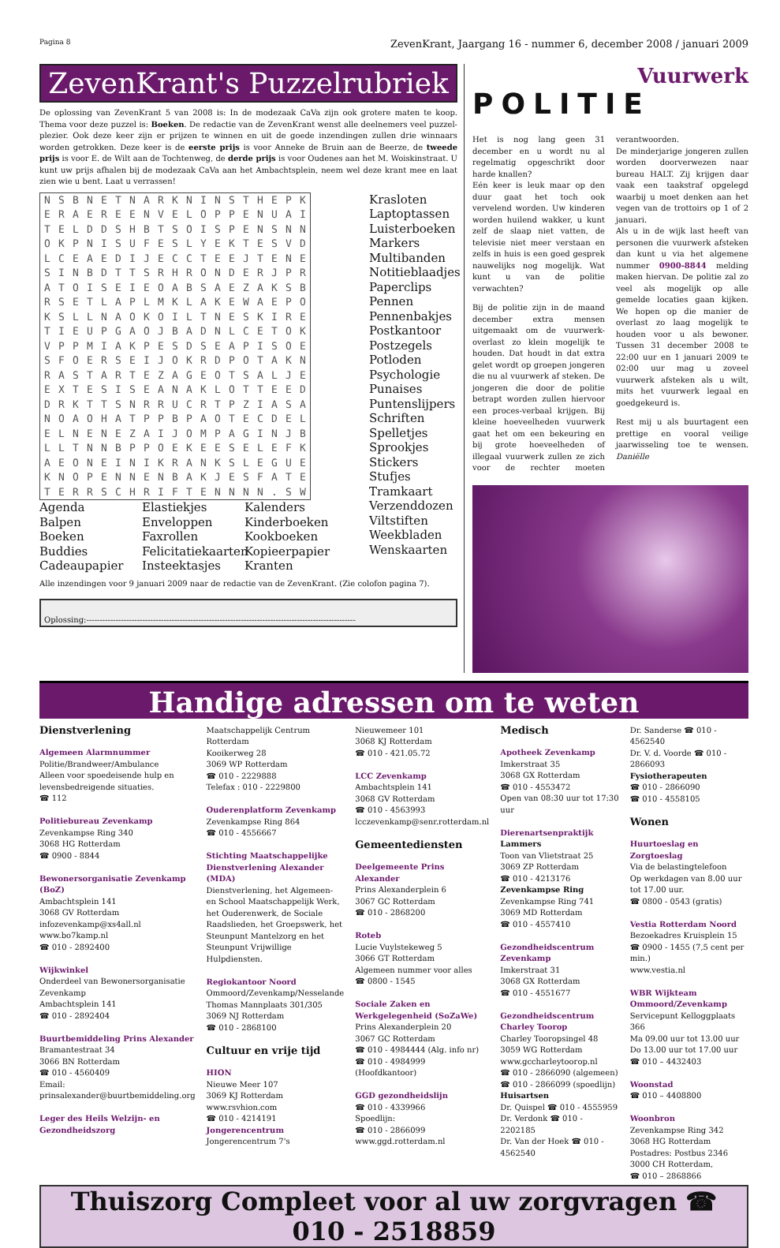Pagina 8 ZevenKrant, Jaargang 16 - nummer 6, december 2008 / januari 2009
ZevenKrant's Puzzelrubriek
De oplossing van ZevenKrant 5 van 2008 is: In de modezaak CaVa zijn ook grotere maten te koop. Thema voor deze puzzel is: Boeken. De redactie van de ZevenKrant wenst alle deelnemers veel puzzel-plezier. Ook deze keer zijn er prijzen te winnen en uit de goede inzendingen zullen drie winnaars worden getrokken. Deze keer is de eerste prijs is voor Anneke de Bruin aan de Beerze, de tweede prijs is voor E. de Wilt aan de Tochtenweg, de derde prijs is voor Oudenes aan het M. Woiskinstraat. U kunt uw prijs afhalen bij de modezaak CaVa aan het Ambachtsplein, neem wel deze krant mee en laat zien wie u bent. Laat u verrassen!
| N | S | B | N | E | T | N | A | R | K | N | I | N | S | T | H | E | P | K |
| E | R | A | E | R | E | E | N | V | E | L | O | P | P | E | N | U | A | I |
| T | E | L | D | D | S | H | B | T | S | O | I | S | P | E | N | S | N | N |
| O | K | P | N | I | S | U | F | E | S | L | Y | E | K | T | E | S | V | D |
| L | C | E | A | E | D | I | J | E | C | C | T | E | E | J | T | E | N | E |
| S | I | N | B | D | T | T | S | R | H | R | O | N | D | E | R | J | P | R |
| A | T | O | I | S | E | I | E | O | A | B | S | A | E | Z | A | K | S | B |
| R | S | E | T | L | A | P | L | M | K | L | A | K | E | W | A | E | P | O |
| K | S | L | L | N | A | O | K | O | I | L | T | N | E | S | K | I | R | E |
| T | I | E | U | P | G | A | O | J | B | A | D | N | L | C | E | T | O | K |
| V | P | P | M | I | A | K | P | E | S | D | S | E | A | P | I | S | O | E |
| S | F | O | E | R | S | E | I | J | O | K | R | D | P | O | T | A | K | N |
| R | A | S | T | A | R | T | E | Z | A | G | E | O | T | S | A | L | J | E |
| E | X | T | E | S | I | S | E | A | N | A | K | L | O | T | T | E | E | D |
| D | R | K | T | T | S | N | R | R | U | C | R | T | P | Z | I | A | S | A |
| N | O | A | O | H | A | T | P | P | B | P | A | O | T | E | C | D | E | L |
| E | L | N | E | N | E | Z | A | I | J | O | M | P | A | G | I | N | J | B |
| L | L | T | N | N | B | P | P | O | E | K | E | E | S | E | L | E | F | K |
| A | E | O | N | E | I | N | I | K | R | A | N | K | S | L | E | G | U | E |
| K | N | O | P | E | N | N | E | N | B | A | K | J | E | S | F | A | T | E |
| T | E | R | R | S | C | H | R | I | F | T | E | N | N | N | N | . | S | W |
Agenda
Balpen
Boeken
Buddies
Cadeaupapier
Elastiekjes
Enveloppen
Faxrollen
Felicitatiekaarten
Insteektasjes
Kalenders
Kinderboeken
Kookboeken
Kopieerpapier
Kranten
Krasloten
Laptoptassen
Luisterboeken
Markers
Multibanden
Notitieblaadjes
Paperclips
Pennen
Pennenbakjes
Postkantoor
Postzegels
Potloden
Psychologie
Punaises
Puntenslijpers
Schriften
Spelletjes
Sprookjes
Stickers
Stufjes
Tramkaart
Verzenddozen
Viltstiften
Weekbladen
Wenskaarten
Alle inzendingen voor 9 januari 2009 naar de redactie van de ZevenKrant. (Zie colofon pagina 7).
Oplossing:-----------------------------------------------------------------------------------------------------
Vuurwerk
POLITIE
Het is nog lang geen 31 december en u wordt nu al regelmatig opgeschrikt door harde knallen?
Eén keer is leuk maar op den duur gaat het toch ook vervelend worden. Uw kinderen worden huilend wakker, u kunt zelf de slaap niet vatten, de televisie niet meer verstaan en zelfs in huis is een goed gesprek nauwelijks nog mogelijk. Wat kunt u van de politie verwachten?
Bij de politie zijn in de maand december extra mensen uitgemaakt om de vuurwerk-overlast zo klein mogelijk te houden. Dat houdt in dat extra gelet wordt op groepen jongeren die nu al vuurwerk af steken. De jongeren die door de politie betrapt worden zullen hiervoor een proces-verbaal krijgen. Bij kleine hoeveelheden vuurwerk gaat het om een bekeuring en bij grote hoeveelheden of illegaal vuurwerk zullen ze zich voor de rechter moeten verantwoorden.
De minderjarige jongeren zullen worden doorverwezen naar bureau HALT. Zij krijgen daar vaak een taakstraf opgelegd waarbij u moet denken aan het vegen van de trottoirs op 1 of 2 januari.
Als u in de wijk last heeft van personen die vuurwerk afsteken dan kunt u via het algemene nummer 0900-8844 melding maken hiervan. De politie zal zo veel als mogelijk op alle gemelde locaties gaan kijken. We hopen op die manier de overlast zo laag mogelijk te houden voor u als bewoner. Tussen 31 december 2008 te 22:00 uur en 1 januari 2009 te 02:00 uur mag u zoveel vuurwerk afsteken als u wilt, mits het vuurwerk legaal en goedgekeurd is.
Rest mij u als buurtagent een prettige en vooral veilige jaarwisseling toe te wensen. Daniëlle
Handige adressen om te weten
Dienstverlening
Algemeen Alarmnummer
Politie/Brandweer/Ambulance
Alleen voor spoedeisende hulp en levensbedreigende situaties.
☎ 112
Politiebureau Zevenkamp
Zevenkampse Ring 340
3068 HG Rotterdam
☎ 0900 - 8844
Bewonersorganisatie Zevenkamp (BoZ)
Ambachtsplein 141
3068 GV Rotterdam
infozevenkamp@xs4all.nl
www.bo7kamp.nl
☎ 010 - 2892400
Wijkwinkel
Onderdeel van Bewonersorganisatie Zevenkamp
Ambachtsplein 141
☎ 010 - 2892404
Buurtbemiddeling Prins Alexander
Bramantestraat 34
3066 BN Rotterdam
☎ 010 - 4560409
Email: prinsalexander@buurtbemiddeling.org
Leger des Heils Welzijn- en Gezondheidszorg
Maatschappelijk Centrum Rotterdam
Kooikerweg 28
3069 WP Rotterdam
☎ 010 - 2229888
Telefax : 010 - 2229800
Ouderenplatform Zevenkamp
Zevenkampse Ring 864
☎ 010 - 4556667
Stichting Maatschappelijke Dienstverlening Alexander (MDA)
Dienstverlening, het Algemeen- en School Maatschappelijk Werk, het Ouderenwerk, de Sociale Raadslieden, het Groepswerk, het Steunpunt Mantelzorg en het Steunpunt Vrijwillige Hulpdiensten.
Regiokantoor Noord
Ommoord/Zevenkamp/Nesselande
Thomas Mannplaats 301/305
3069 NJ Rotterdam
☎ 010 - 2868100
Cultuur en vrije tijd
HION
Nieuwe Meer 107
3069 KJ Rotterdam
www.rsvhion.com
☎ 010 - 4214191
Jongerencentrum
Jongerencentrum 7's
Nieuwemeer 101
3068 KJ Rotterdam
☎ 010 - 421.05.72
LCC Zevenkamp
Ambachtsplein 141
3068 GV Rotterdam
☎ 010 - 4563993
lcczevenkamp@senr.rotterdam.nl
Gemeentediensten
Deelgemeente Prins Alexander
Prins Alexanderplein 6
3067 GC Rotterdam
☎ 010 - 2868200
Roteb
Lucie Vuylstekeweg 5
3066 GT Rotterdam
Algemeen nummer voor alles
☎ 0800 - 1545
Sociale Zaken en Werkgelegenheid (SoZaWe)
Prins Alexanderplein 20
3067 GC Rotterdam
☎ 010 - 4984444 (Alg. info nr)
☎ 010 - 4984999 (Hoofdkantoor)
GGD gezondheidslijn
☎ 010 - 4339966
Spoedlijn:
☎ 010 - 2866099
www.ggd.rotterdam.nl
Medisch
Apotheek Zevenkamp
Imkerstraat 35
3068 GX Rotterdam
☎ 010 - 4553472
Open van 08:30 uur tot 17:30 uur
Dierenartsenpraktijk
Lammers
Toon van Vlietstraat 25
3069 ZP Rotterdam
☎ 010 - 4213176
Zevenkampse Ring
Zevenkampse Ring 741
3069 MD Rotterdam
☎ 010 - 4557410
Gezondheidscentrum Zevenkamp
Imkerstraat 31
3068 GX Rotterdam
☎ 010 - 4551677
Gezondheidscentrum Charley Toorop
Charley Tooropsingel 48
3059 WG Rotterdam
www.gccharleytoorop.nl
☎ 010 - 2866090 (algemeen)
☎ 010 - 2866099 (spoedlijn)
Huisartsen
Dr. Quispel ☎ 010 - 4555959
Dr. Verdonk ☎ 010 - 2202185
Dr. Van der Hoek ☎ 010 - 4562540
Dr. Sanderse ☎ 010 - 4562540
Dr. V. d. Voorde ☎ 010 - 2866093
Fysiotherapeuten
☎ 010 - 2866090
☎ 010 - 4558105
Wonen
Huurtoeslag en Zorgtoeslag
Via de belastingtelefoon
Op werkdagen van 8.00 uur tot 17.00 uur.
☎ 0800 - 0543 (gratis)
Vestia Rotterdam Noord
Bezoekadres Kruisplein 15
☎ 0900 - 1455 (7,5 cent per min.)
www.vestia.nl
WBR Wijkteam Ommoord/Zevenkamp
Servicepunt Kelloggplaats 366
Ma 09.00 uur tot 13.00 uur
Do 13.00 uur tot 17.00 uur
☎ 010 – 4432403
Woonstad
☎ 010 – 4408800
Woonbron
Zevenkampse Ring 342
3068 HG Rotterdam
Postadres: Postbus 2346
3000 CH Rotterdam,
☎ 010 – 2868866
Thuiszorg Compleet voor al uw zorgvragen ☎ 010 - 2518859